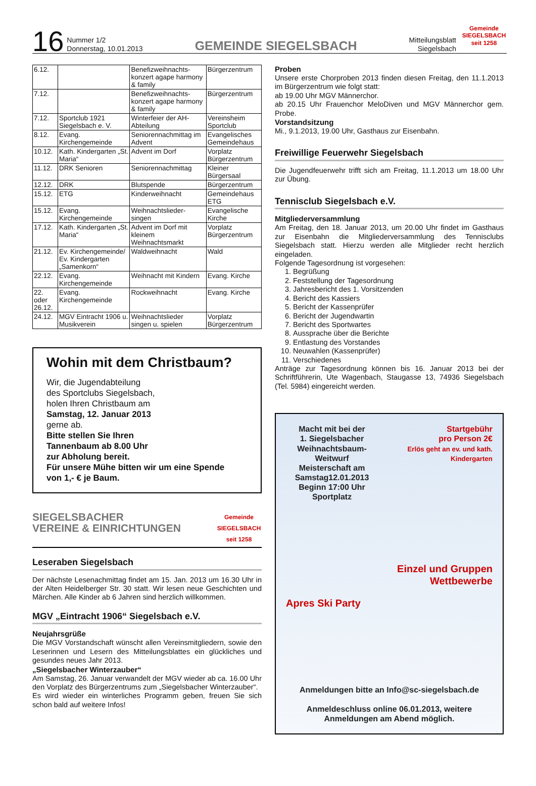16
Nummer 1/2
Donnerstag, 10.01.2013
GEMEINDE SIEGELSBACH
Mitteilungsblatt
Siegelsbach
Gemeinde
SIEGELSBACH
seit 1258
| 6.12. | | Benefizweihnachts-konzert agape harmony & family | Bürgerzentrum |
| 7.12. | | Benefizweihnachts-konzert agape harmony & family | Bürgerzentrum |
| 7.12. | Sportclub 1921 Siegelsbach e. V. | Winterfeier der AH-Abteilung | Vereinsheim Sportclub |
| 8.12. | Evang. Kirchengemeinde | Seniorennachmittag im Advent | Evangelisches Gemeindehaus |
| 10.12. | Kath. Kindergarten „St. Maria“ | Advent im Dorf | Vorplatz Bürgerzentrum |
| 11.12. | DRK Senioren | Seniorennachmittag | Kleiner Bürgersaal |
| 12.12. | DRK | Blutspende | Bürgerzentrum |
| 15.12. | ETG | Kinderweihnacht | Gemeindehaus ETG |
| 15.12. | Evang. Kirchengemeinde | Weihnachtslieder-singen | Evangelische Kirche |
| 17.12. | Kath. Kindergarten „St. Maria“ | Advent im Dorf mit kleinem Weihnachtsmarkt | Vorplatz Bürgerzentrum |
| 21.12. | Ev. Kirchengemeinde/ Ev. Kindergarten „Samenkorn“ | Waldweihnacht | Wald |
| 22.12. | Evang. Kirchengemeinde | Weihnacht mit Kindern | Evang. Kirche |
| 22. oder 26.12. | Evang. Kirchengemeinde | Rockweihnacht | Evang. Kirche |
| 24.12. | MGV Eintracht 1906 u. Musikverein | Weihnachtslieder singen u. spielen | Vorplatz Bürgerzentrum |
Wohin mit dem Christbaum?
Wir, die Jugendabteilung
des Sportclubs Siegelsbach,
holen Ihren Christbaum am
Samstag, 12. Januar 2013
gerne ab.
Bitte stellen Sie Ihren
Tannenbaum ab 8.00 Uhr
zur Abholung bereit.
Für unsere Mühe bitten wir um eine Spende
von 1,- € je Baum.
SIEGELSBACHER
VEREINE & EINRICHTUNGEN
Gemeinde
SIEGELSBACH
seit 1258
Leseraben Siegelsbach
Der nächste Lesenachmittag findet am 15. Jan. 2013 um 16.30 Uhr in der Alten Heidelberger Str. 30 statt. Wir lesen neue Geschichten und Märchen. Alle Kinder ab 6 Jahren sind herzlich willkommen.
MGV „Eintracht 1906“ Siegelsbach e.V.
Neujahrsgrüße
Die MGV Vorstandschaft wünscht allen Vereinsmitgliedern, sowie den Leserinnen und Lesern des Mitteilungsblattes ein glückliches und gesundes neues Jahr 2013.
„Siegelsbacher Winterzauber“
Am Samstag, 26. Januar verwandelt der MGV wieder ab ca. 16.00 Uhr den Vorplatz des Bürgerzentrums zum „Siegelsbacher Winterzauber“.
Es wird wieder ein winterliches Programm geben, freuen Sie sich schon bald auf weitere Infos!
Proben
Unsere erste Chorproben 2013 finden diesen Freitag, den 11.1.2013 im Bürgerzentrum wie folgt statt:
ab 19.00 Uhr MGV Männerchor.
ab 20.15 Uhr Frauenchor MeloDiven und MGV Männerchor gem. Probe.
Vorstandsitzung
Mi., 9.1.2013, 19.00 Uhr, Gasthaus zur Eisenbahn.
Freiwillige Feuerwehr Siegelsbach
Die Jugendfeuerwehr trifft sich am Freitag, 11.1.2013 um 18.00 Uhr zur Übung.
Tennisclub Siegelsbach e.V.
Mitgliederversammlung
Am Freitag, den 18. Januar 2013, um 20.00 Uhr findet im Gasthaus zur Eisenbahn die Mitgliederversammlung des Tennisclubs Siegelsbach statt. Hierzu werden alle Mitglieder recht herzlich eingeladen.
Folgende Tagesordnung ist vorgesehen:
1. Begrüßung
2. Feststellung der Tagesordnung
3. Jahresbericht des 1. Vorsitzenden
4. Bericht des Kassiers
5. Bericht der Kassenprüfer
6. Bericht der Jugendwartin
7. Bericht des Sportwartes
8. Aussprache über die Berichte
9. Entlastung des Vorstandes
10. Neuwahlen (Kassenprüfer)
11. Verschiedenes
Anträge zur Tagesordnung können bis 16. Januar 2013 bei der Schriftführerin, Ute Wagenbach, Staugasse 13, 74936 Siegelsbach (Tel. 5984) eingereicht werden.
Macht mit bei der
1. Siegelsbacher
Weihnachtsbaum-Weitwurf
Meisterschaft am
Samstag12.01.2013
Beginn 17:00 Uhr
Sportplatz
Startgebühr
pro Person 2€
Erlös geht an ev. und kath. Kindergarten
Einzel und Gruppen
Wettbewerbe
Apres Ski Party
Anmeldungen bitte an Info@sc-siegelsbach.de
Anmeldeschluss online 06.01.2013, weitere Anmeldungen am Abend möglich.